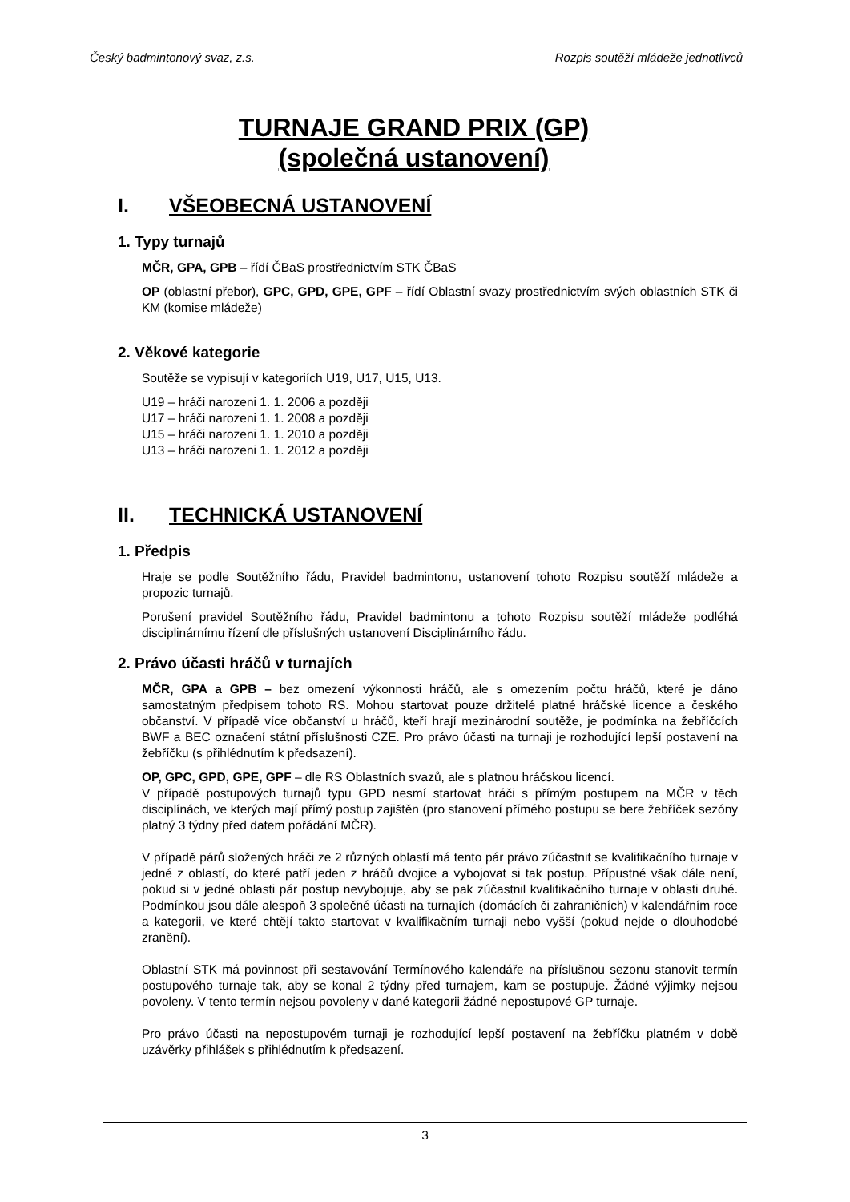Český badmintonový svaz, z.s. Rozpis soutěží mládeže jednotlivců
TURNAJE GRAND PRIX (GP)
(společná ustanovení)
I. VŠEOBECNÁ USTANOVENÍ
1. Typy turnajů
MČR, GPA, GPB – řídí ČBaS prostřednictvím STK ČBaS
OP (oblastní přebor), GPC, GPD, GPE, GPF – řídí Oblastní svazy prostřednictvím svých oblastních STK či KM (komise mládeže)
2. Věkové kategorie
Soutěže se vypisují v kategoriích U19, U17, U15, U13.
U19 – hráči narozeni 1. 1. 2006 a později
U17 – hráči narozeni 1. 1. 2008 a později
U15 – hráči narozeni 1. 1. 2010 a později
U13 – hráči narozeni 1. 1. 2012 a později
II. TECHNICKÁ USTANOVENÍ
1. Předpis
Hraje se podle Soutěžního řádu, Pravidel badmintonu, ustanovení tohoto Rozpisu soutěží mládeže a propozic turnajů.
Porušení pravidel Soutěžního řádu, Pravidel badmintonu a tohoto Rozpisu soutěží mládeže podléhá disciplinárnímu řízení dle příslušných ustanovení Disciplinárního řádu.
2. Právo účasti hráčů v turnajích
MČR, GPA a GPB – bez omezení výkonnosti hráčů, ale s omezením počtu hráčů, které je dáno samostatným předpisem tohoto RS. Mohou startovat pouze držitelé platné hráčské licence a českého občanství. V případě více občanství u hráčů, kteří hrají mezinárodní soutěže, je podmínka na žebříčcích BWF a BEC označení státní příslušnosti CZE. Pro právo účasti na turnaji je rozhodující lepší postavení na žebříčku (s přihlédnutím k předsazení).
OP, GPC, GPD, GPE, GPF – dle RS Oblastních svazů, ale s platnou hráčskou licencí.
V případě postupových turnajů typu GPD nesmí startovat hráči s přímým postupem na MČR v těch disciplínách, ve kterých mají přímý postup zajištěn (pro stanovení přímého postupu se bere žebříček sezóny platný 3 týdny před datem pořádání MČR).
V případě párů složených hráči ze 2 různých oblastí má tento pár právo zúčastnit se kvalifikačního turnaje v jedné z oblastí, do které patří jeden z hráčů dvojice a vybojovat si tak postup. Přípustné však dále není, pokud si v jedné oblasti pár postup nevybojuje, aby se pak zúčastnil kvalifikačního turnaje v oblasti druhé. Podmínkou jsou dále alespoň 3 společné účasti na turnajích (domácích či zahraničních) v kalendářním roce a kategorii, ve které chtějí takto startovat v kvalifikačním turnaji nebo vyšší (pokud nejde o dlouhodobé zranění).
Oblastní STK má povinnost při sestavování Termínového kalendáře na příslušnou sezonu stanovit termín postupového turnaje tak, aby se konal 2 týdny před turnajem, kam se postupuje. Žádné výjimky nejsou povoleny. V tento termín nejsou povoleny v dané kategorii žádné nepostupové GP turnaje.
Pro právo účasti na nepostupovém turnaji je rozhodující lepší postavení na žebříčku platném v době uzávěrky přihlášek s přihlédnutím k předsazení.
3